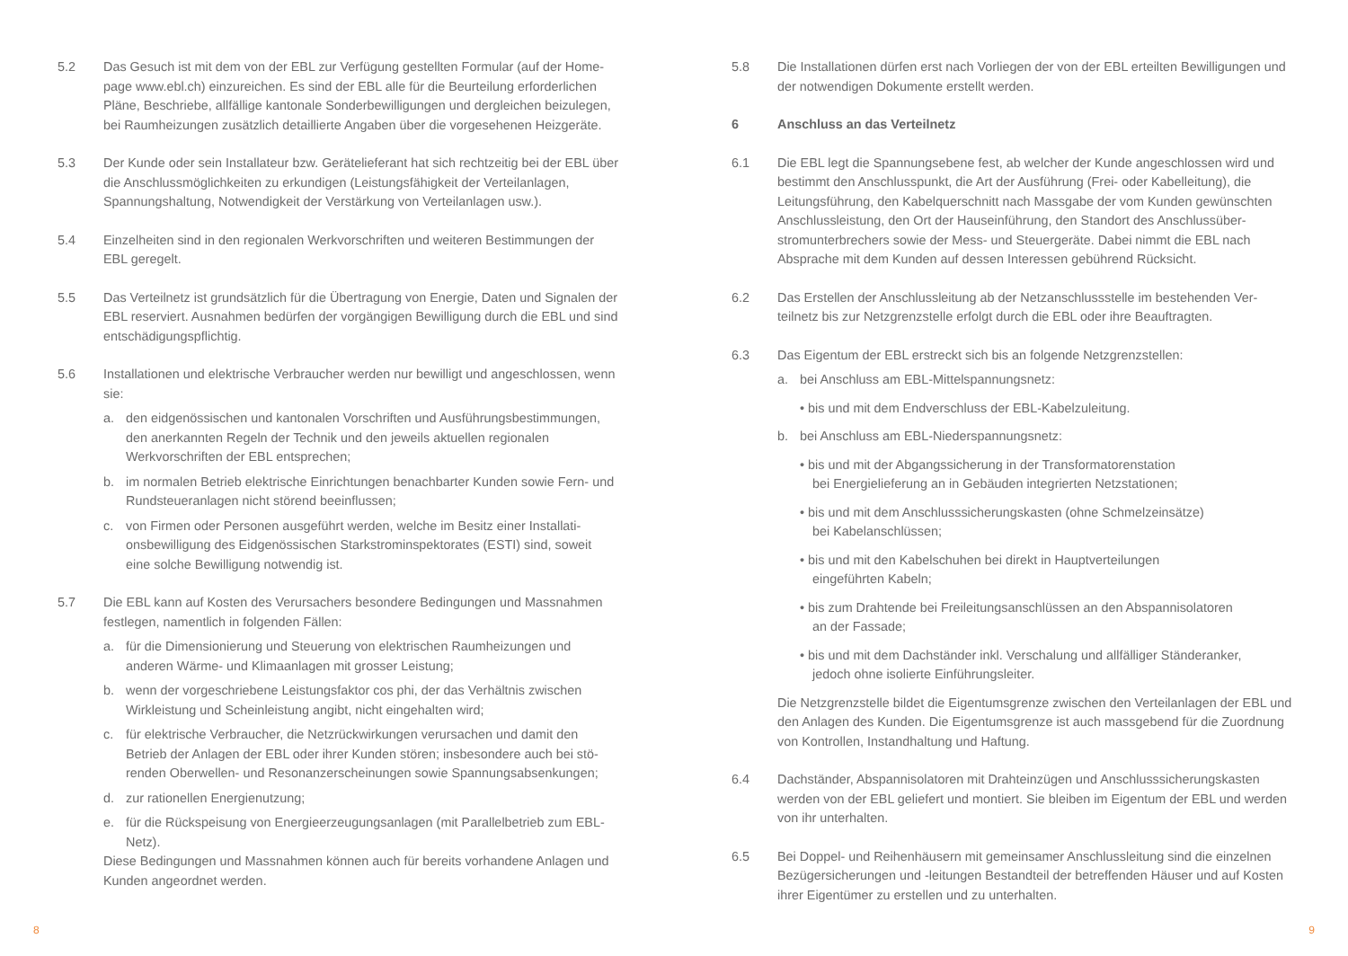5.2 Das Gesuch ist mit dem von der EBL zur Verfügung gestellten Formular (auf der Home­page www.ebl.ch) einzureichen. Es sind der EBL alle für die Beurteilung erforderlichen Pläne, Beschriebe, allfällige kantonale Sonderbewilligungen und dergleichen beizulegen, bei Raumheizungen zusätzlich detaillierte Angaben über die vorgesehenen Heizgeräte.
5.3 Der Kunde oder sein Installateur bzw. Gerätelieferant hat sich rechtzeitig bei der EBL über die Anschlussmöglichkeiten zu erkundigen (Leistungsfähigkeit der Verteilanla­gen, Spannungshaltung, Notwendigkeit der Verstärkung von Verteilanlagen usw.).
5.4 Einzelheiten sind in den regionalen Werkvorschriften und weiteren Bestimmungen der EBL geregelt.
5.5 Das Verteilnetz ist grundsätzlich für die Übertragung von Energie, Daten und Signalen der EBL reserviert. Ausnahmen bedürfen der vorgängigen Bewilligung durch die EBL und sind entschädigungspflichtig.
5.6 Installationen und elektrische Verbraucher werden nur bewilligt und angeschlossen, wenn sie:
a. den eidgenössischen und kantonalen Vorschriften und Ausführungsbestimmun­gen, den anerkannten Regeln der Technik und den jeweils aktuellen regionalen Werkvorschriften der EBL entsprechen;
b. im normalen Betrieb elektrische Einrichtungen benachbarter Kunden sowie Fern- und Rundsteueranlagen nicht störend beeinflussen;
c. von Firmen oder Personen ausgeführt werden, welche im Besitz einer Installati­onsbewilligung des Eidgenössischen Starkstrominspektorates (ESTI) sind, soweit eine solche Bewilligung notwendig ist.
5.7 Die EBL kann auf Kosten des Verursachers besondere Bedingungen und Massnahmen festlegen, namentlich in folgenden Fällen:
a. für die Dimensionierung und Steuerung von elektrischen Raumheizungen und anderen Wärme- und Klimaanlagen mit grosser Leistung;
b. wenn der vorgeschriebene Leistungsfaktor cos phi, der das Verhältnis zwischen Wirkleistung und Scheinleistung angibt, nicht eingehalten wird;
c. für elektrische Verbraucher, die Netzrückwirkungen verursachen und damit den Betrieb der Anlagen der EBL oder ihrer Kunden stören; insbesondere auch bei stö­renden Oberwellen- und Resonanzerscheinungen sowie Spannungsabsenkungen;
d. zur rationellen Energienutzung;
e. für die Rückspeisung von Energieerzeugungsanlagen (mit Parallelbetrieb zum EBL-Netz).
Diese Bedingungen und Massnahmen können auch für bereits vorhandene Anlagen und Kunden angeordnet werden.
5.8 Die Installationen dürfen erst nach Vorliegen der von der EBL erteilten Bewilligungen und der notwendigen Dokumente erstellt werden.
6 Anschluss an das Verteilnetz
6.1 Die EBL legt die Spannungsebene fest, ab welcher der Kunde angeschlossen wird und bestimmt den Anschlusspunkt, die Art der Ausführung (Frei- oder Kabelleitung), die Leitungsführung, den Kabelquerschnitt nach Massgabe der vom Kunden gewünschten Anschlussleistung, den Ort der Hauseinführung, den Standort des Anschlussüber­stromunterbrechers sowie der Mess- und Steuergeräte. Dabei nimmt die EBL nach Absprache mit dem Kunden auf dessen Interessen gebührend Rücksicht.
6.2 Das Erstellen der Anschlussleitung ab der Netzanschlussstelle im bestehenden Ver­teilnetz bis zur Netzgrenzstelle erfolgt durch die EBL oder ihre Beauftragten.
6.3 Das Eigentum der EBL erstreckt sich bis an folgende Netzgrenzstellen:
a. bei Anschluss am EBL-Mittelspannungsnetz:
• bis und mit dem Endverschluss der EBL-Kabelzuleitung.
b. bei Anschluss am EBL-Niederspannungsnetz:
• bis und mit der Abgangssicherung in der Transformatorenstation
bei Energielieferung an in Gebäuden integrierten Netzstationen;
• bis und mit dem Anschlusssicherungskasten (ohne Schmelzeinsätze)
bei Kabelanschlüssen;
• bis und mit den Kabelschuhen bei direkt in Hauptverteilungen
eingeführten Kabeln;
• bis zum Drahtende bei Freileitungsanschlüssen an den Abspannisolatoren
an der Fassade;
• bis und mit dem Dachständer inkl. Verschalung und allfälliger Ständeranker,
jedoch ohne isolierte Einführungsleiter.
Die Netzgrenzstelle bildet die Eigentumsgrenze zwischen den Verteilanlagen der EBL und den Anlagen des Kunden. Die Eigentumsgrenze ist auch massgebend für die Zuordnung von Kontrollen, Instandhaltung und Haftung.
6.4 Dachständer, Abspannisolatoren mit Drahteinzügen und Anschlusssicherungskasten werden von der EBL geliefert und montiert. Sie bleiben im Eigentum der EBL und werden von ihr unterhalten.
6.5 Bei Doppel- und Reihenhäusern mit gemeinsamer Anschlussleitung sind die einzelnen Bezügersicherungen und -leitungen Bestandteil der betreffenden Häuser und auf Kosten ihrer Eigentümer zu erstellen und zu unterhalten.
8 9